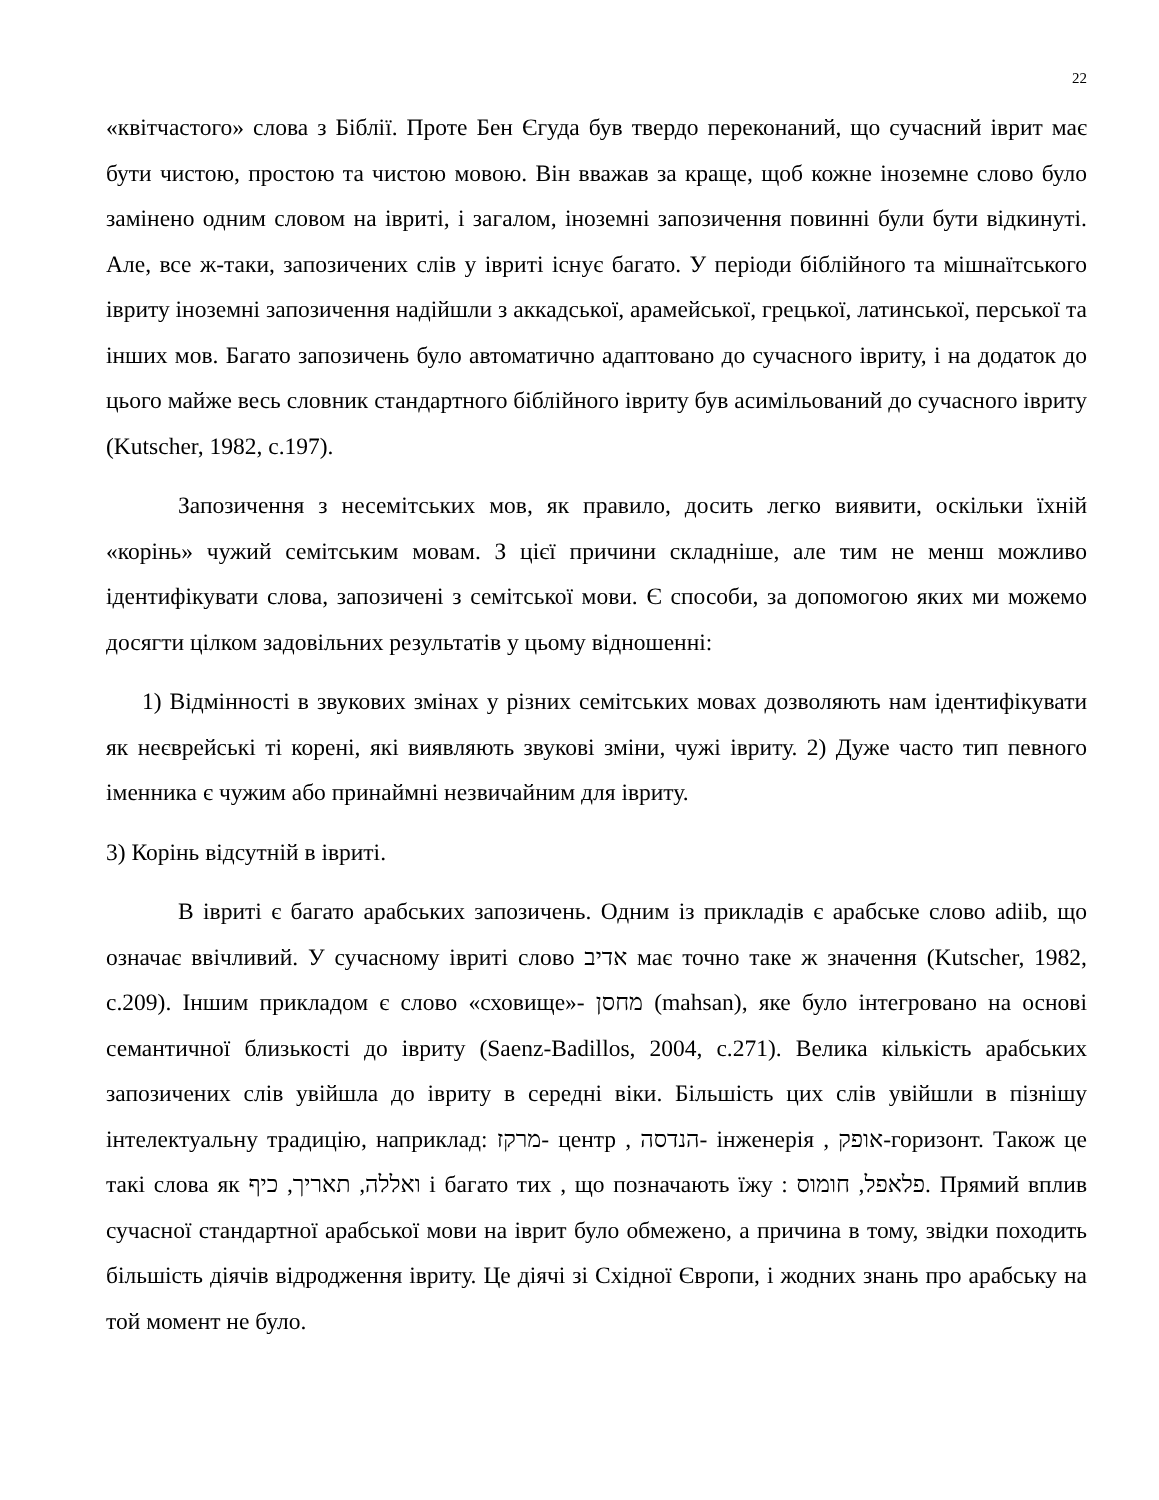22
«квітчастого» слова з Біблії. Проте Бен Єгуда був твердо переконаний, що сучасний іврит має бути чистою, простою та чистою мовою. Він вважав за краще, щоб кожне іноземне слово було замінено одним словом на івриті, і загалом, іноземні запозичення повинні були бути відкинуті. Але, все ж-таки, запозичених слів у івриті існує багато. У періоди біблійного та мішнаїтського івриту іноземні запозичення надійшли з аккадської, арамейської, грецької, латинської, перської та інших мов. Багато запозичень було автоматично адаптовано до сучасного івриту, і на додаток до цього майже весь словник стандартного біблійного івриту був асимільований до сучасного івриту (Kutscher, 1982, с.197).
Запозичення з несемітських мов, як правило, досить легко виявити, оскільки їхній «корінь» чужий семітським мовам. З цієї причини складніше, але тим не менш можливо ідентифікувати слова, запозичені з семітської мови. Є способи, за допомогою яких ми можемо досягти цілком задовільних результатів у цьому відношенні:
1) Відмінності в звукових змінах у різних семітських мовах дозволяють нам ідентифікувати як неєврейські ті корені, які виявляють звукові зміни, чужі івриту. 2) Дуже часто тип певного іменника є чужим або принаймні незвичайним для івриту.
3) Корінь відсутній в івриті.
В івриті є багато арабських запозичень. Одним із прикладів є арабське слово adiib, що означає ввічливий. У сучасному івриті слово אדיב має точно таке ж значення (Kutscher, 1982, с.209). Іншим прикладом є слово «сховище»- מחסן (mahsan), яке було інтегровано на основі семантичної близькості до івриту (Saenz-Badillos, 2004, с.271). Велика кількість арабських запозичених слів увійшла до івриту в середні віки. Більшість цих слів увійшли в пізнішу інтелектуальну традицію, наприклад: מרקז- центр , הנדסה- інженерія , אופק-горизонт. Також це такі слова як ואללה, תאריך, כיף і багато тих , що позначають їжу : פלאפל, חומוס. Прямий вплив сучасної стандартної арабської мови на іврит було обмежено, а причина в тому, звідки походить більшість діячів відродження івриту. Це діячі зі Східної Європи, і жодних знань про арабську на той момент не було.